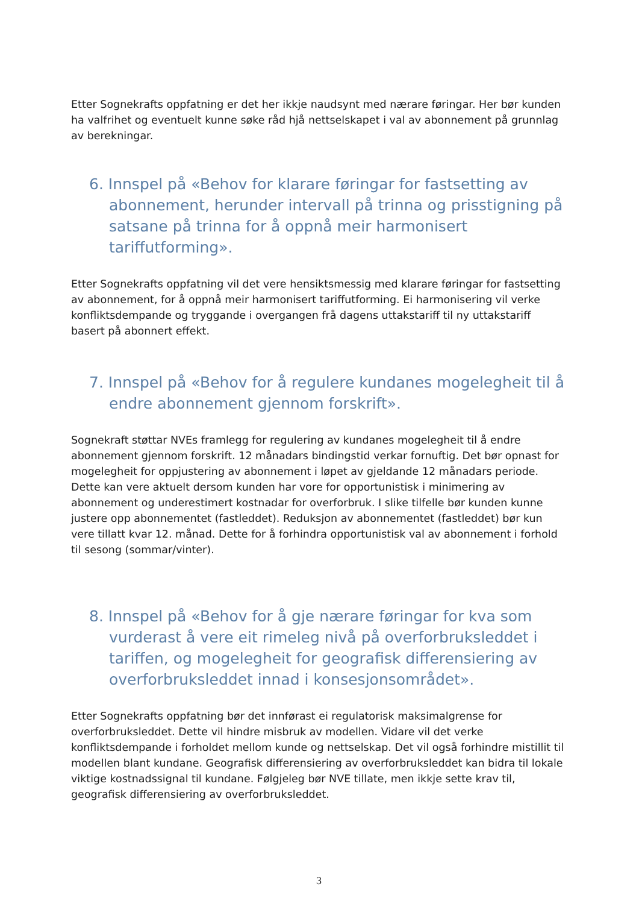Etter Sognekrafts oppfatning er det her ikkje naudsynt med nærare føringar. Her bør kunden ha valfrihet og eventuelt kunne søke råd hjå nettselskapet i val av abonnement på grunnlag av berekningar.
6. Innspel på «Behov for klarare føringar for fastsetting av abonnement, herunder intervall på trinna og prisstigning på satsane på trinna for å oppnå meir harmonisert tariffutforming».
Etter Sognekrafts oppfatning vil det vere hensiktsmessig med klarare føringar for fastsetting av abonnement, for å oppnå meir harmonisert tariffutforming. Ei harmonisering vil verke konfliktsdempande og tryggande i overgangen frå dagens uttakstariff til ny uttakstariff basert på abonnert effekt.
7. Innspel på «Behov for å regulere kundanes mogelegheit til å endre abonnement gjennom forskrift».
Sognekraft støttar NVEs framlegg for regulering av kundanes mogelegheit til å endre abonnement gjennom forskrift. 12 månadars bindingstid verkar fornuftig. Det bør opnast for mogelegheit for oppjustering av abonnement i løpet av gjeldande 12 månadars periode. Dette kan vere aktuelt dersom kunden har vore for opportunistisk i minimering av abonnement og underestimert kostnadar for overforbruk. I slike tilfelle bør kunden kunne justere opp abonnementet (fastleddet). Reduksjon av abonnementet (fastleddet) bør kun vere tillatt kvar 12. månad. Dette for å forhindra opportunistisk val av abonnement i forhold til sesong (sommar/vinter).
8. Innspel på «Behov for å gje nærare føringar for kva som vurderast å vere eit rimeleg nivå på overforbruksleddet i tariffen, og mogelegheit for geografisk differensiering av overforbruksleddet innad i konsesjonsområdet».
Etter Sognekrafts oppfatning bør det innførast ei regulatorisk maksimalgrense for overforbruksleddet. Dette vil hindre misbruk av modellen. Vidare vil det verke konfliktsdempande i forholdet mellom kunde og nettselskap. Det vil også forhindre mistillit til modellen blant kundane. Geografisk differensiering av overforbruksleddet kan bidra til lokale viktige kostnadssignal til kundane. Følgjeleg bør NVE tillate, men ikkje sette krav til, geografisk differensiering av overforbruksleddet.
3